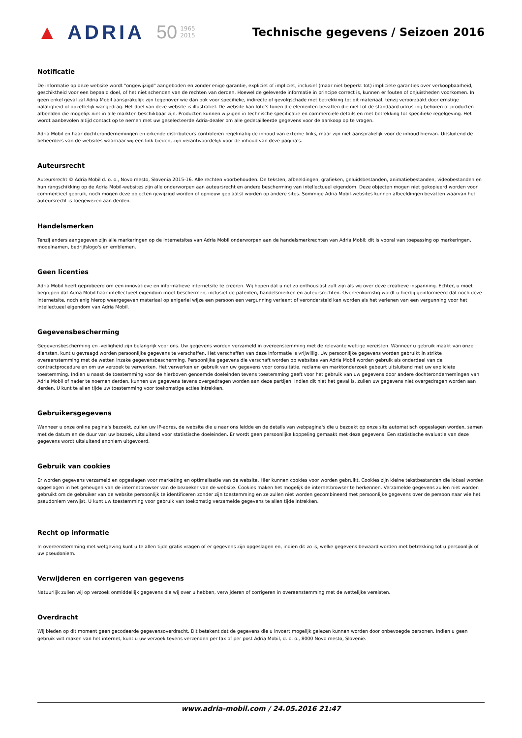▲ ADRIA 50 1965
2015 Technische gegevens / Seizoen 2016
Notificatie
De informatie op deze website wordt "ongewijzigd" aangeboden en zonder enige garantie, expliciet of impliciet, inclusief (maar niet beperkt tot) impliciete garanties over verkoopbaarheid, geschiktheid voor een bepaald doel, of het niet schenden van de rechten van derden. Hoewel de geleverde informatie in principe correct is, kunnen er fouten of onjuistheden voorkomen. In geen enkel geval zal Adria Mobil aansprakelijk zijn tegenover wie dan ook voor specifieke, indirecte of gevolgschade met betrekking tot dit materiaal, tenzij veroorzaakt door ernstige nalatigheid of opzettelijk wangedrag. Het doel van deze website is illustratief. De website kan foto's tonen die elementen bevatten die niet tot de standaard uitrusting behoren of producten afbeelden die mogelijk niet in alle markten beschikbaar zijn. Producten kunnen wijzigen in technische specificatie en commerciële details en met betrekking tot specifieke regelgeving. Het wordt aanbevolen altijd contact op te nemen met uw geselecteerde Adria-dealer om alle gedetailleerde gegevens voor de aankoop op te vragen.
Adria Mobil en haar dochterondernemingen en erkende distributeurs controleren regelmatig de inhoud van externe links, maar zijn niet aansprakelijk voor de inhoud hiervan. Uitsluitend de beheerders van de websites waarnaar wij een link bieden, zijn verantwoordelijk voor de inhoud van deze pagina's.
Auteursrecht
Auteursrecht © Adria Mobil d. o. o., Novo mesto, Slovenia 2015-16. Alle rechten voorbehouden. De teksten, afbeeldingen, grafieken, geluidsbestanden, animatiebestanden, videobestanden en hun rangschikking op de Adria Mobil-websites zijn alle onderworpen aan auteursrecht en andere bescherming van intellectueel eigendom. Deze objecten mogen niet gekopieerd worden voor commercieel gebruik, noch mogen deze objecten gewijzigd worden of opnieuw geplaatst worden op andere sites. Sommige Adria Mobil-websites kunnen afbeeldingen bevatten waarvan het auteursrecht is toegewezen aan derden.
Handelsmerken
Tenzij anders aangegeven zijn alle markeringen op de internetsites van Adria Mobil onderworpen aan de handelsmerkrechten van Adria Mobil; dit is vooral van toepassing op markeringen, modelnamen, bedrijfslogo's en emblemen.
Geen licenties
Adria Mobil heeft geprobeerd om een innovatieve en informatieve internetsite te creëren. Wij hopen dat u net zo enthousiast zult zijn als wij over deze creatieve inspanning. Echter, u moet begrijpen dat Adria Mobil haar intellectueel eigendom moet beschermen, inclusief de patenten, handelsmerken en auteursrechten. Overeenkomstig wordt u hierbij geïnformeerd dat noch deze internetsite, noch enig hierop weergegeven materiaal op enigerlei wijze een persoon een vergunning verleent of verondersteld kan worden als het verlenen van een vergunning voor het intellectueel eigendom van Adria Mobil.
Gegevensbescherming
Gegevensbescherming en -veiligheid zijn belangrijk voor ons. Uw gegevens worden verzameld in overeenstemming met de relevante wettige vereisten. Wanneer u gebruik maakt van onze diensten, kunt u gevraagd worden persoonlijke gegevens te verschaffen. Het verschaffen van deze informatie is vrijwillig. Uw persoonlijke gegevens worden gebruikt in strikte overeenstemming met de wetten inzake gegevensbescherming. Persoonlijke gegevens die verschaft worden op websites van Adria Mobil worden gebruik als onderdeel van de contractprocedure en om uw verzoek te verwerken. Het verwerken en gebruik van uw gegevens voor consultatie, reclame en marktonderzoek gebeurt uitsluitend met uw expliciete toestemming. Indien u naast de toestemming voor de hierboven genoemde doeleinden tevens toestemming geeft voor het gebruik van uw gegevens door andere dochterondernemingen van Adria Mobil of nader te noemen derden, kunnen uw gegevens tevens overgedragen worden aan deze partijen. Indien dit niet het geval is, zullen uw gegevens niet overgedragen worden aan derden. U kunt te allen tijde uw toestemming voor toekomstige acties intrekken.
Gebruikersgegevens
Wanneer u onze online pagina's bezoekt, zullen uw IP-adres, de website die u naar ons leidde en de details van webpagina's die u bezoekt op onze site automatisch opgeslagen worden, samen met de datum en de duur van uw bezoek, uitsluitend voor statistische doeleinden. Er wordt geen persoonlijke koppeling gemaakt met deze gegevens. Een statistische evaluatie van deze gegevens wordt uitsluitend anoniem uitgevoerd.
Gebruik van cookies
Er worden gegevens verzameld en opgeslagen voor marketing en optimalisatie van de website. Hier kunnen cookies voor worden gebruikt. Cookies zijn kleine tekstbestanden die lokaal worden opgeslagen in het geheugen van de internetbrowser van de bezoeker van de website. Cookies maken het mogelijk de internetbrowser te herkennen. Verzamelde gegevens zullen niet worden gebruikt om de gebruiker van de website persoonlijk te identificeren zonder zijn toestemming en ze zullen niet worden gecombineerd met persoonlijke gegevens over de persoon naar wie het pseudoniem verwijst. U kunt uw toestemming voor gebruik van toekomstig verzamelde gegevens te allen tijde intrekken.
Recht op informatie
In overeenstemming met wetgeving kunt u te allen tijde gratis vragen of er gegevens zijn opgeslagen en, indien dit zo is, welke gegevens bewaard worden met betrekking tot u persoonlijk of uw pseudoniem.
Verwijderen en corrigeren van gegevens
Natuurlijk zullen wij op verzoek onmiddellijk gegevens die wij over u hebben, verwijderen of corrigeren in overeenstemming met de wettelijke vereisten.
Overdracht
Wij bieden op dit moment geen gecodeerde gegevensoverdracht. Dit betekent dat de gegevens die u invoert mogelijk gelezen kunnen worden door onbevoegde personen. Indien u geen gebruik wilt maken van het internet, kunt u uw verzoek tevens verzenden per fax of per post Adria Mobil, d. o. o., 8000 Novo mesto, Slovenië.
www.adria-mobil.com / 24.05.2016 21:47